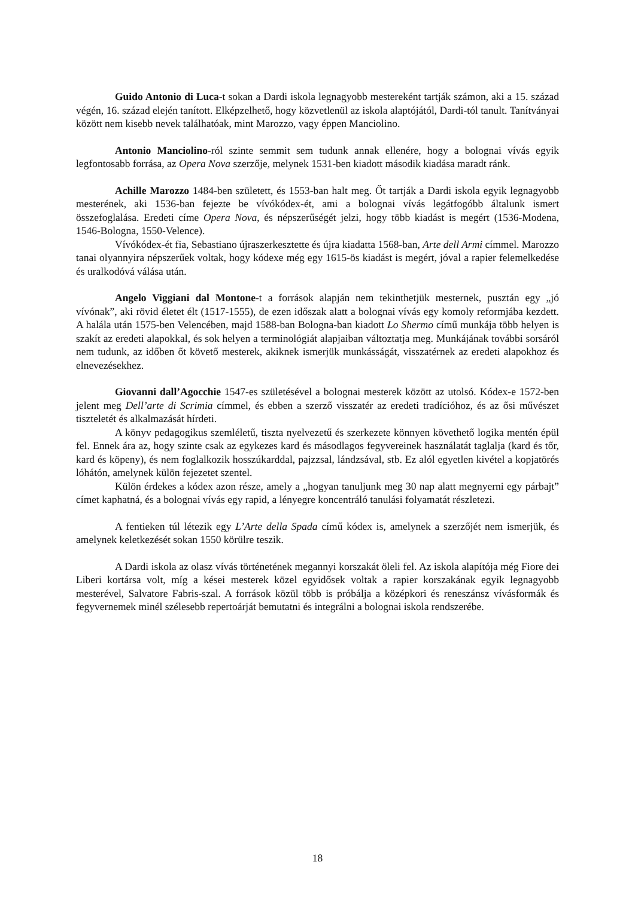Guido Antonio di Luca-t sokan a Dardi iskola legnagyobb mestereként tartják számon, aki a 15. század végén, 16. század elején tanított. Elképzelhető, hogy közvetlenül az iskola alaptójától, Dardi-tól tanult. Tanítványai között nem kisebb nevek találhatóak, mint Marozzo, vagy éppen Manciolino.
Antonio Manciolino-ról szinte semmit sem tudunk annak ellenére, hogy a bolognai vívás egyik legfontosabb forrása, az Opera Nova szerzője, melynek 1531-ben kiadott második kiadása maradt ránk.
Achille Marozzo 1484-ben született, és 1553-ban halt meg. Őt tartják a Dardi iskola egyik legnagyobb mesterének, aki 1536-ban fejezte be vívókódex-ét, ami a bolognai vívás legátfogóbb általunk ismert összefoglalása. Eredeti címe Opera Nova, és népszerűségét jelzi, hogy több kiadást is megért (1536-Modena, 1546-Bologna, 1550-Velence).
Vívókódex-ét fia, Sebastiano újraszerkesztette és újra kiadatta 1568-ban, Arte dell Armi címmel. Marozzo tanai olyannyira népszerűek voltak, hogy kódexe még egy 1615-ös kiadást is megért, jóval a rapier felemelkedése és uralkodóvá válása után.
Angelo Viggiani dal Montone-t a források alapján nem tekinthetjük mesternek, pusztán egy „jó vívónak”, aki rövid életet élt (1517-1555), de ezen időszak alatt a bolognai vívás egy komoly reformjába kezdett. A halála után 1575-ben Velencében, majd 1588-ban Bologna-ban kiadott Lo Shermo című munkája több helyen is szakít az eredeti alapokkal, és sok helyen a terminológiát alapjaiban változtatja meg. Munkájának további sorsáról nem tudunk, az időben őt követő mesterek, akiknek ismerjük munkásságát, visszatérnek az eredeti alapokhoz és elnevezésekhez.
Giovanni dall’Agocchie 1547-es születésével a bolognai mesterek között az utolsó. Kódex-e 1572-ben jelent meg Dell’arte di Scrimia címmel, és ebben a szerző visszatér az eredeti tradícióhoz, és az ősi művészet tiszteletét és alkalmazását hírdeti.
A könyv pedagogikus szemléletű, tiszta nyelvezetű és szerkezete könnyen követhető logika mentén épül fel. Ennek ára az, hogy szinte csak az egykezes kard és másodlagos fegyvereinek használatát taglalja (kard és tőr, kard és köpeny), és nem foglalkozik hosszúkarddal, pajzzsal, lándzsával, stb. Ez alól egyetlen kivétel a kopjatörés lóhátón, amelynek külön fejezetet szentel.
Külön érdekes a kódex azon része, amely a „hogyan tanuljunk meg 30 nap alatt megnyerni egy párbajt” címet kaphatná, és a bolognai vívás egy rapid, a lényegre koncentráló tanulási folyamatát részletezi.
A fentieken túl létezik egy L’Arte della Spada című kódex is, amelynek a szerzőjét nem ismerjük, és amelynek keletkezését sokan 1550 körülre teszik.
A Dardi iskola az olasz vívás történetének megannyi korszakát öleli fel. Az iskola alapítója még Fiore dei Liberi kortársa volt, míg a kései mesterek közel egyidősek voltak a rapier korszakának egyik legnagyobb mesterével, Salvatore Fabris-szal. A források közül több is próbálja a középkori és reneszánsz vívásformák és fegyvernemek minél szélesebb repertoárját bemutatni és integrálni a bolognai iskola rendszerébe.
18